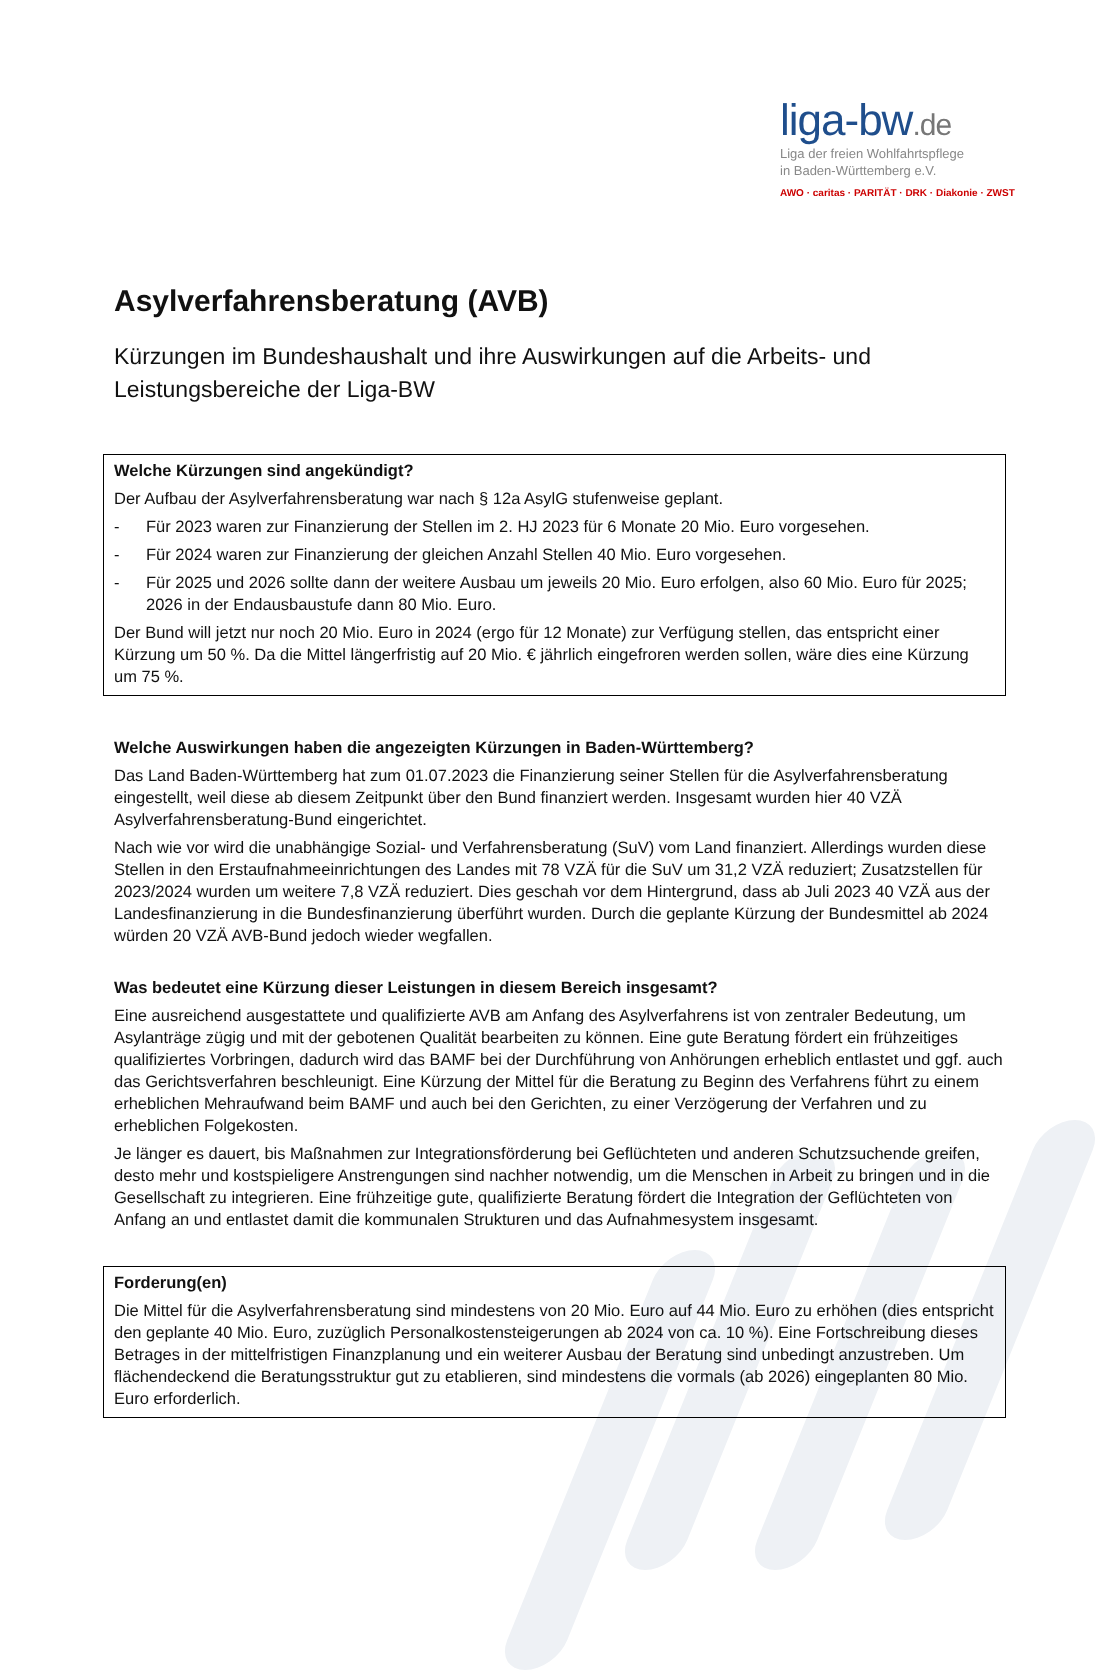liga-bw.de
Liga der freien Wohlfahrtspflege
in Baden-Württemberg e.V.
AWO · caritas · PARITÄT · DRK · Diakonie · ZWST
Asylverfahrensberatung (AVB)
Kürzungen im Bundeshaushalt und ihre Auswirkungen auf die Arbeits- und Leistungsbereiche der Liga-BW
Welche Kürzungen sind angekündigt?
Der Aufbau der Asylverfahrensberatung war nach § 12a AsylG stufenweise geplant.
- Für 2023 waren zur Finanzierung der Stellen im 2. HJ 2023 für 6 Monate 20 Mio. Euro vorgesehen.
- Für 2024 waren zur Finanzierung der gleichen Anzahl Stellen 40 Mio. Euro vorgesehen.
- Für 2025 und 2026 sollte dann der weitere Ausbau um jeweils 20 Mio. Euro erfolgen, also 60 Mio. Euro für 2025; 2026 in der Endausbaustufe dann 80 Mio. Euro.
Der Bund will jetzt nur noch 20 Mio. Euro in 2024 (ergo für 12 Monate) zur Verfügung stellen, das entspricht einer Kürzung um 50 %. Da die Mittel längerfristig auf 20 Mio. € jährlich eingefroren werden sollen, wäre dies eine Kürzung um 75 %.
Welche Auswirkungen haben die angezeigten Kürzungen in Baden-Württemberg?
Das Land Baden-Württemberg hat zum 01.07.2023 die Finanzierung seiner Stellen für die Asylverfahrensberatung eingestellt, weil diese ab diesem Zeitpunkt über den Bund finanziert werden. Insgesamt wurden hier 40 VZÄ Asylverfahrensberatung-Bund eingerichtet.
Nach wie vor wird die unabhängige Sozial- und Verfahrensberatung (SuV) vom Land finanziert. Allerdings wurden diese Stellen in den Erstaufnahmeeinrichtungen des Landes mit 78 VZÄ für die SuV um 31,2 VZÄ reduziert; Zusatzstellen für 2023/2024 wurden um weitere 7,8 VZÄ reduziert. Dies geschah vor dem Hintergrund, dass ab Juli 2023 40 VZÄ aus der Landesfinanzierung in die Bundesfinanzierung überführt wurden. Durch die geplante Kürzung der Bundesmittel ab 2024 würden 20 VZÄ AVB-Bund jedoch wieder wegfallen.
Was bedeutet eine Kürzung dieser Leistungen in diesem Bereich insgesamt?
Eine ausreichend ausgestattete und qualifizierte AVB am Anfang des Asylverfahrens ist von zentraler Bedeutung, um Asylanträge zügig und mit der gebotenen Qualität bearbeiten zu können. Eine gute Beratung fördert ein frühzeitiges qualifiziertes Vorbringen, dadurch wird das BAMF bei der Durchführung von Anhörungen erheblich entlastet und ggf. auch das Gerichtsverfahren beschleunigt. Eine Kürzung der Mittel für die Beratung zu Beginn des Verfahrens führt zu einem erheblichen Mehraufwand beim BAMF und auch bei den Gerichten, zu einer Verzögerung der Verfahren und zu erheblichen Folgekosten.
Je länger es dauert, bis Maßnahmen zur Integrationsförderung bei Geflüchteten und anderen Schutzsuchende greifen, desto mehr und kostspieligere Anstrengungen sind nachher notwendig, um die Menschen in Arbeit zu bringen und in die Gesellschaft zu integrieren. Eine frühzeitige gute, qualifizierte Beratung fördert die Integration der Geflüchteten von Anfang an und entlastet damit die kommunalen Strukturen und das Aufnahmesystem insgesamt.
Forderung(en)
Die Mittel für die Asylverfahrensberatung sind mindestens von 20 Mio. Euro auf 44 Mio. Euro zu erhöhen (dies entspricht den geplante 40 Mio. Euro, zuzüglich Personalkostensteigerungen ab 2024 von ca. 10 %). Eine Fortschreibung dieses Betrages in der mittelfristigen Finanzplanung und ein weiterer Ausbau der Beratung sind unbedingt anzustreben. Um flächendeckend die Beratungsstruktur gut zu etablieren, sind mindestens die vormals (ab 2026) eingeplanten 80 Mio. Euro erforderlich.